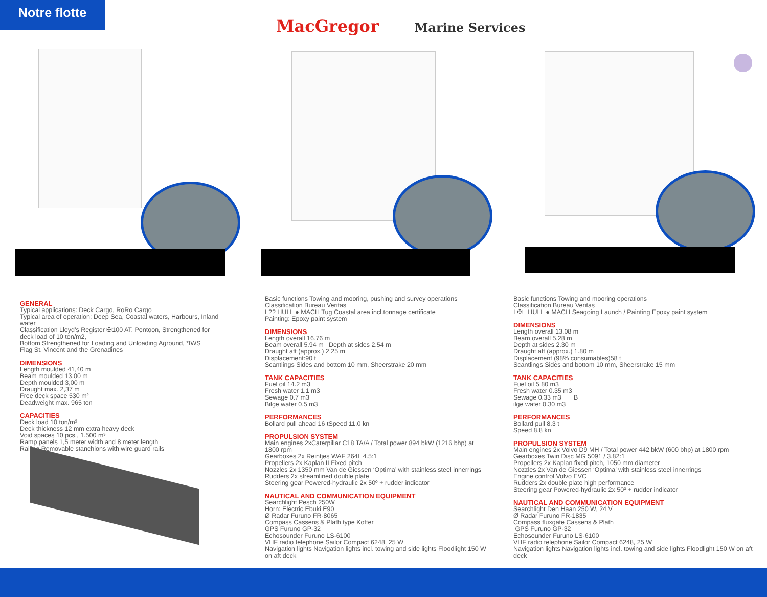Notre flotte
MacGregor Marine Services
GENERAL
Typical applications: Deck Cargo, RoRo Cargo
Typical area of operation: Deep Sea, Coastal waters, Harbours, Inland water
Classification Lloyd’s Register ✠100 AT, Pontoon, Strengthened for deck load of 10 ton/m2,
Bottom Strengthened for Loading and Unloading Aground, *IWS
Flag St. Vincent and the Grenadines
DIMENSIONS
Length moulded 41,40 m
Beam moulded 13,00 m
Depth moulded 3,00 m
Draught max. 2,37 m
Free deck space 530 m²
Deadweight max. 965 ton
CAPACITIES
Deck load 10 ton/m²
Deck thickness 12 mm extra heavy deck
Void spaces 10 pcs., 1.500 m³
Ramp panels 1,5 meter width and 8 meter length
Railing Removable stanchions with wire guard rails
Basic functions Towing and mooring, pushing and survey operations
Classification Bureau Veritas
I ?? HULL ● MACH Tug Coastal area incl.tonnage certificate
Painting: Epoxy paint system
DIMENSIONS
Length overall 16.76 m
Beam overall 5.94 m Depth at sides 2.54 m
Draught aft (approx.) 2.25 m
Displacement:90 t
Scantlings Sides and bottom 10 mm, Sheerstrake 20 mm
TANK CAPACITIES
Fuel oil 14.2 m3
Fresh water 1.1 m3
Sewage 0.7 m3
Bilge water 0.5 m3
PERFORMANCES
Bollard pull ahead 16 tSpeed 11.0 kn
PROPULSION SYSTEM
Main engines 2xCaterpillar C18 TA/A / Total power 894 bkW (1216 bhp) at 1800 rpm
Gearboxes 2x Reintjes WAF 264L 4.5:1
Propellers 2x Kaplan II Fixed pitch
Nozzles 2x 1350 mm Van de Giessen ‘Optima’ with stainless steel innerrings
Rudders 2x streamlined double plate
Steering gear Powered-hydraulic 2x 50º + rudder indicator
NAUTICAL AND COMMUNICATION EQUIPMENT
Searchlight Pesch 250W
Horn: Electric Ebuki E90
Ø Radar Furuno FR-8065
Compass Cassens & Plath type Kotter
GPS Furuno GP-32
Echosounder Furuno LS-6100
VHF radio telephone Sailor Compact 6248, 25 W
Navigation lights Navigation lights incl. towing and side lights Floodlight 150 W on aft deck
Basic functions Towing and mooring operations
Classification Bureau Veritas
I ✠ HULL ● MACH Seagoing Launch / Painting Epoxy paint system
DIMENSIONS
Length overall 13.08 m
Beam overall 5.28 m
Depth at sides 2.30 m
Draught aft (approx.) 1.80 m
Displacement (98% consumables)58 t
Scantlings Sides and bottom 10 mm, Sheerstrake 15 mm
TANK CAPACITIES
Fuel oil 5.80 m3
Fresh water 0.35 m3
Sewage 0.33 m3 B
ilge water 0.30 m3
PERFORMANCES
Bollard pull 8.3 t
Speed 8.8 kn
PROPULSION SYSTEM
Main engines 2x Volvo D9 MH / Total power 442 bkW (600 bhp) at 1800 rpm
Gearboxes Twin Disc MG 5091 / 3.82:1
Propellers 2x Kaplan fixed pitch, 1050 mm diameter
Nozzles 2x Van de Giessen ‘Optima’ with stainless steel innerrings
Engine control Volvo EVC
Rudders 2x double plate high performance
Steering gear Powered-hydraulic 2x 50º + rudder indicator
NAUTICAL AND COMMUNICATION EQUIPMENT
Searchlight Den Haan 250 W, 24 V
Ø Radar Furuno FR-1835
Compass fluxgate Cassens & Plath
GPS Furuno GP-32
Echosounder Furuno LS-6100
VHF radio telephone Sailor Compact 6248, 25 W
Navigation lights Navigation lights incl. towing and side lights Floodlight 150 W on aft deck